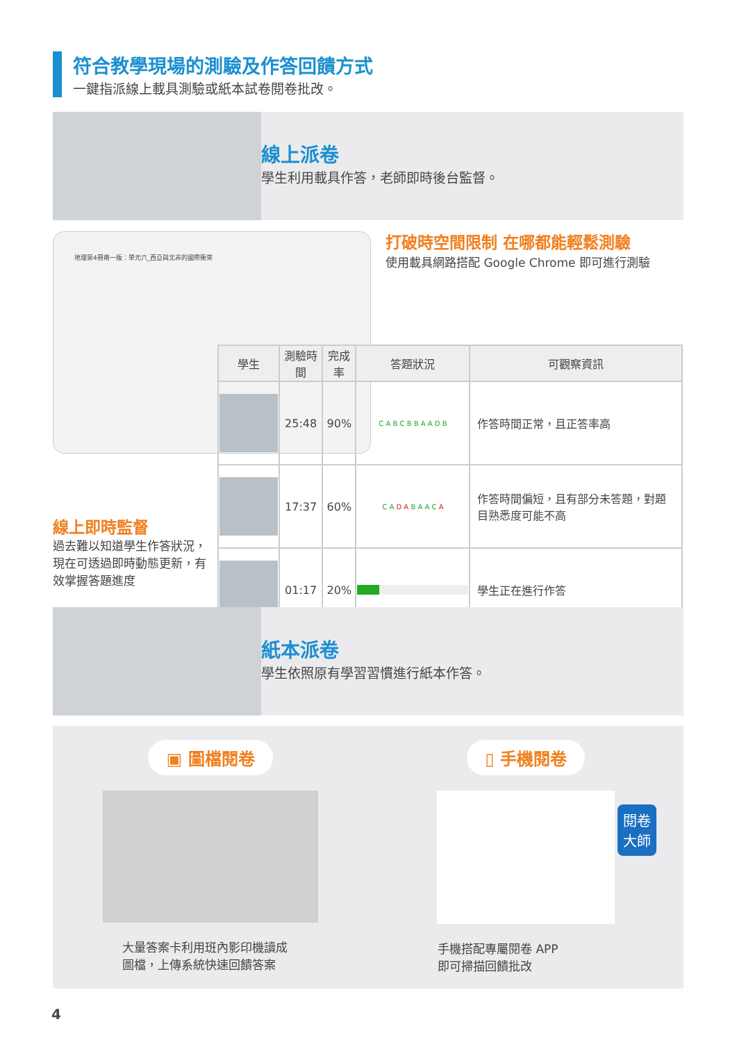符合教學現場的測驗及作答回饋方式
一鍵指派線上載具測驗或紙本試卷閱卷批改。
線上派卷
學生利用載具作答，老師即時後台監督。
地理第4冊南一版：單元六_西亞與北非的國際衝突
打破時空間限制 在哪都能輕鬆測驗
使用載具網路搭配 Google Chrome 即可進行測驗
線上即時監督
過去難以知道學生作答狀況，現在可透過即時動態更新，有效掌握答題進度
| 學生 | 測驗時間 | 完成率 | 答題狀況 | 可觀察資訊 |
| --- | --- | --- | --- | --- |
| | 25:48 | 90% | C A B C B B A A D B | 作答時間正常，且正答率高 |
| | 17:37 | 60% | C A D A B A A C A | 作答時間偏短，且有部分未答題，對題目熟悉度可能不高 |
| | 01:17 | 20% | | 學生正在進行作答 |
紙本派卷
學生依照原有學習習慣進行紙本作答。
▣ 圖檔閱卷
大量答案卡利用班內影印機讀成
圖檔，上傳系統快速回饋答案
▯ 手機閱卷
閱卷
大師
手機搭配專屬閱卷 APP
即可掃描回饋批改
4